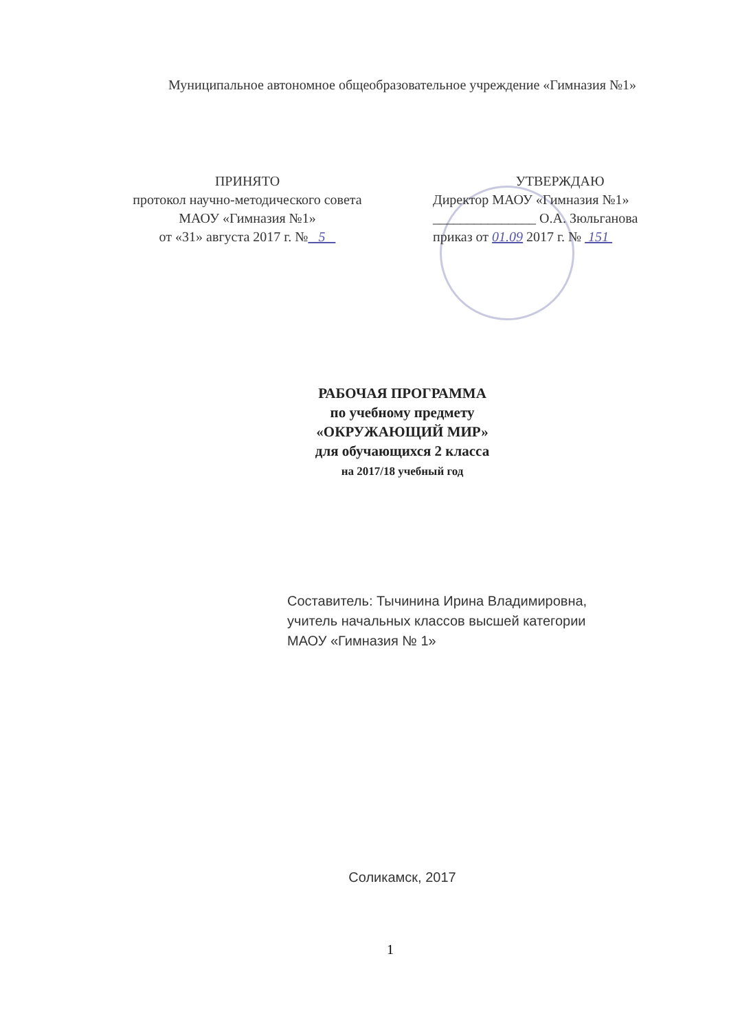Муниципальное автономное общеобразовательное учреждение «Гимназия №1»
ПРИНЯТО
протокол научно-методического совета
МАОУ «Гимназия №1»
от «31» августа 2017 г. № 5
УТВЕРЖДАЮ
Директор МАОУ «Гимназия №1»
_______________ О.А. Зюльганова
приказ от 01.09 2017 г. № 151
РАБОЧАЯ ПРОГРАММА
по учебному предмету
«ОКРУЖАЮЩИЙ МИР»
для обучающихся 2 класса
на 2017/18 учебный год
Составитель: Тычинина Ирина Владимировна,
учитель начальных классов высшей категории
МАОУ «Гимназия № 1»
Соликамск, 2017
1